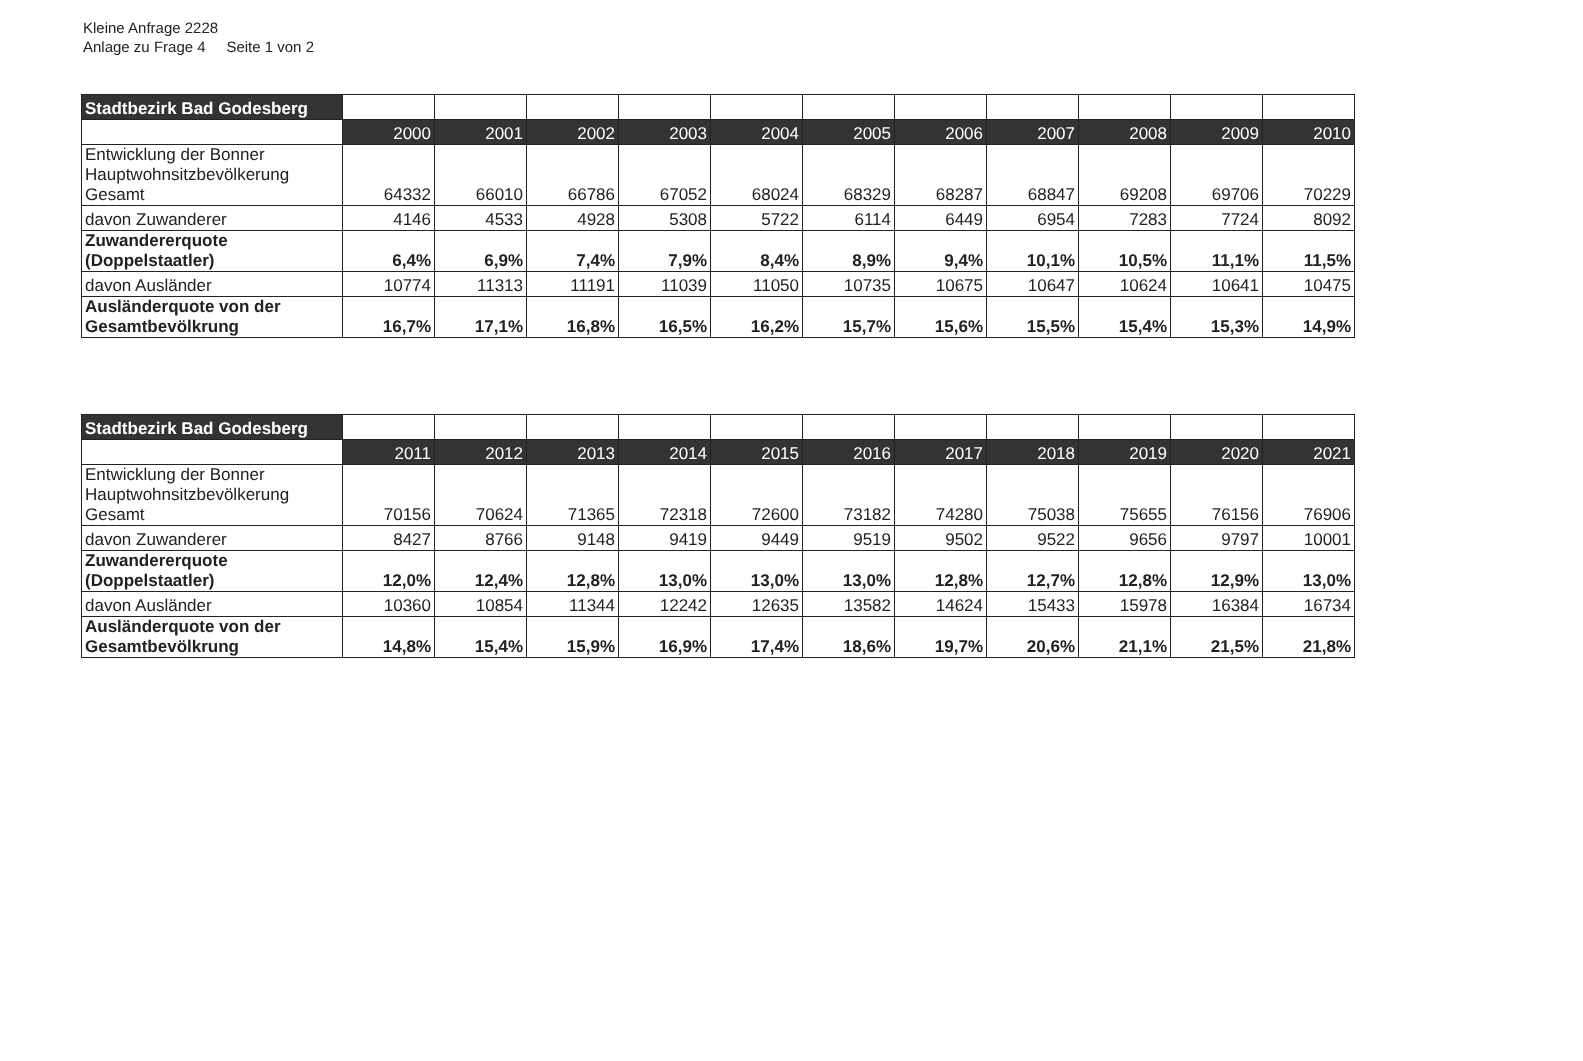Kleine Anfrage 2228
Anlage zu Frage 4 Seite 1 von 2
| Stadtbezirk Bad Godesberg | | | | | | | | | | | |
| | 2000 | 2001 | 2002 | 2003 | 2004 | 2005 | 2006 | 2007 | 2008 | 2009 | 2010 |
| Entwicklung der Bonner Hauptwohnsitzbevölkerung Gesamt | 64332 | 66010 | 66786 | 67052 | 68024 | 68329 | 68287 | 68847 | 69208 | 69706 | 70229 |
| davon Zuwanderer | 4146 | 4533 | 4928 | 5308 | 5722 | 6114 | 6449 | 6954 | 7283 | 7724 | 8092 |
| Zuwandererquote (Doppelstaatler) | 6,4% | 6,9% | 7,4% | 7,9% | 8,4% | 8,9% | 9,4% | 10,1% | 10,5% | 11,1% | 11,5% |
| davon Ausländer | 10774 | 11313 | 11191 | 11039 | 11050 | 10735 | 10675 | 10647 | 10624 | 10641 | 10475 |
| Ausländerquote von der Gesamtbevölkrung | 16,7% | 17,1% | 16,8% | 16,5% | 16,2% | 15,7% | 15,6% | 15,5% | 15,4% | 15,3% | 14,9% |
| Stadtbezirk Bad Godesberg | | | | | | | | | | | |
| | 2011 | 2012 | 2013 | 2014 | 2015 | 2016 | 2017 | 2018 | 2019 | 2020 | 2021 |
| Entwicklung der Bonner Hauptwohnsitzbevölkerung Gesamt | 70156 | 70624 | 71365 | 72318 | 72600 | 73182 | 74280 | 75038 | 75655 | 76156 | 76906 |
| davon Zuwanderer | 8427 | 8766 | 9148 | 9419 | 9449 | 9519 | 9502 | 9522 | 9656 | 9797 | 10001 |
| Zuwandererquote (Doppelstaatler) | 12,0% | 12,4% | 12,8% | 13,0% | 13,0% | 13,0% | 12,8% | 12,7% | 12,8% | 12,9% | 13,0% |
| davon Ausländer | 10360 | 10854 | 11344 | 12242 | 12635 | 13582 | 14624 | 15433 | 15978 | 16384 | 16734 |
| Ausländerquote von der Gesamtbevölkrung | 14,8% | 15,4% | 15,9% | 16,9% | 17,4% | 18,6% | 19,7% | 20,6% | 21,1% | 21,5% | 21,8% |